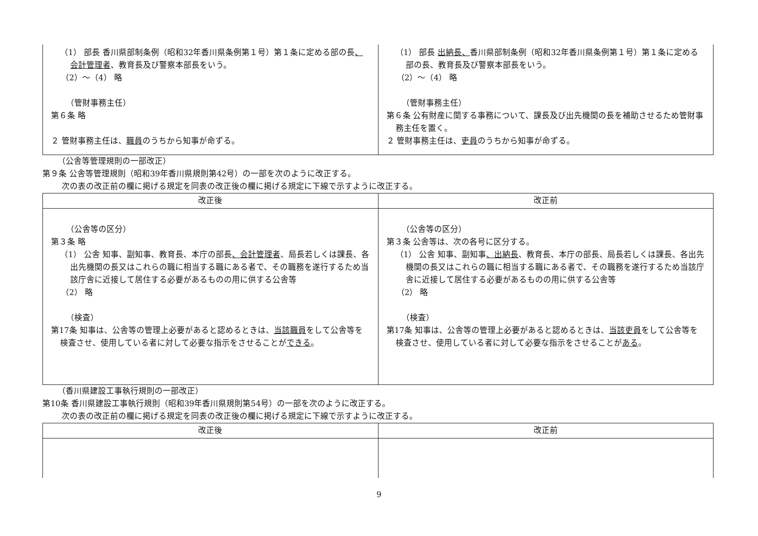| （1） 部長 香川県部制条例（昭和32年香川県条例第１号）第１条に定める部の長 、会計管理者 、教育長及び警察本部長をいう。 （2）～（4） 略 （管財事務主任） 第６条 略 ２ 管財事務主任は、 職員 のうちから知事が命ずる。 | （1） 部長 出納長、 香川県部制条例（昭和32年香川県条例第１号）第１条に定める部の長、教育長及び警察本部長をいう。 （2）～（4） 略 （管財事務主任） 第６条 公有財産に関する事務について、課長及び出先機関の長を補助させるため管財事務主任を置く。 ２ 管財事務主任は、 吏員 のうちから知事が命ずる。 |
（公舎等管理規則の一部改正）
第９条 公舎等管理規則（昭和39年香川県規則第42号）の一部を次のように改正する。
次の表の改正前の欄に掲げる規定を同表の改正後の欄に掲げる規定に下線で示すように改正する。
| 改正後 | 改正前 |
| --- | --- |
| （公舎等の区分） 第３条 略 （1） 公舎 知事、副知事、教育長、本庁の部長 、会計管理者 、局長若しくは課長、各出先機関の長又はこれらの職に相当する職にある者で、その職務を遂行するため当該庁舎に近接して居住する必要があるものの用に供する公舎等 （2） 略 （検査） 第17条 知事は、公舎等の管理上必要があると認めるときは、 当該職員 をして公舎等を検査させ、使用している者に対して必要な指示をさせることが できる 。 | （公舎等の区分） 第３条 公舎等は、次の各号に区分する。 （1） 公舎 知事、副知事 、出納長 、教育長、本庁の部長、局長若しくは課長、各出先機関の長又はこれらの職に相当する職にある者で、その職務を遂行するため当該庁舎に近接して居住する必要があるものの用に供する公舎等 （2） 略 （検査） 第17条 知事は、公舎等の管理上必要があると認めるときは、 当該吏員 をして公舎等を検査させ、使用している者に対して必要な指示をさせることが ある 。 |
（香川県建設工事執行規則の一部改正）
第10条 香川県建設工事執行規則（昭和39年香川県規則第54号）の一部を次のように改正する。
次の表の改正前の欄に掲げる規定を同表の改正後の欄に掲げる規定に下線で示すように改正する。
| 改正後 | 改正前 |
| --- | --- |
9